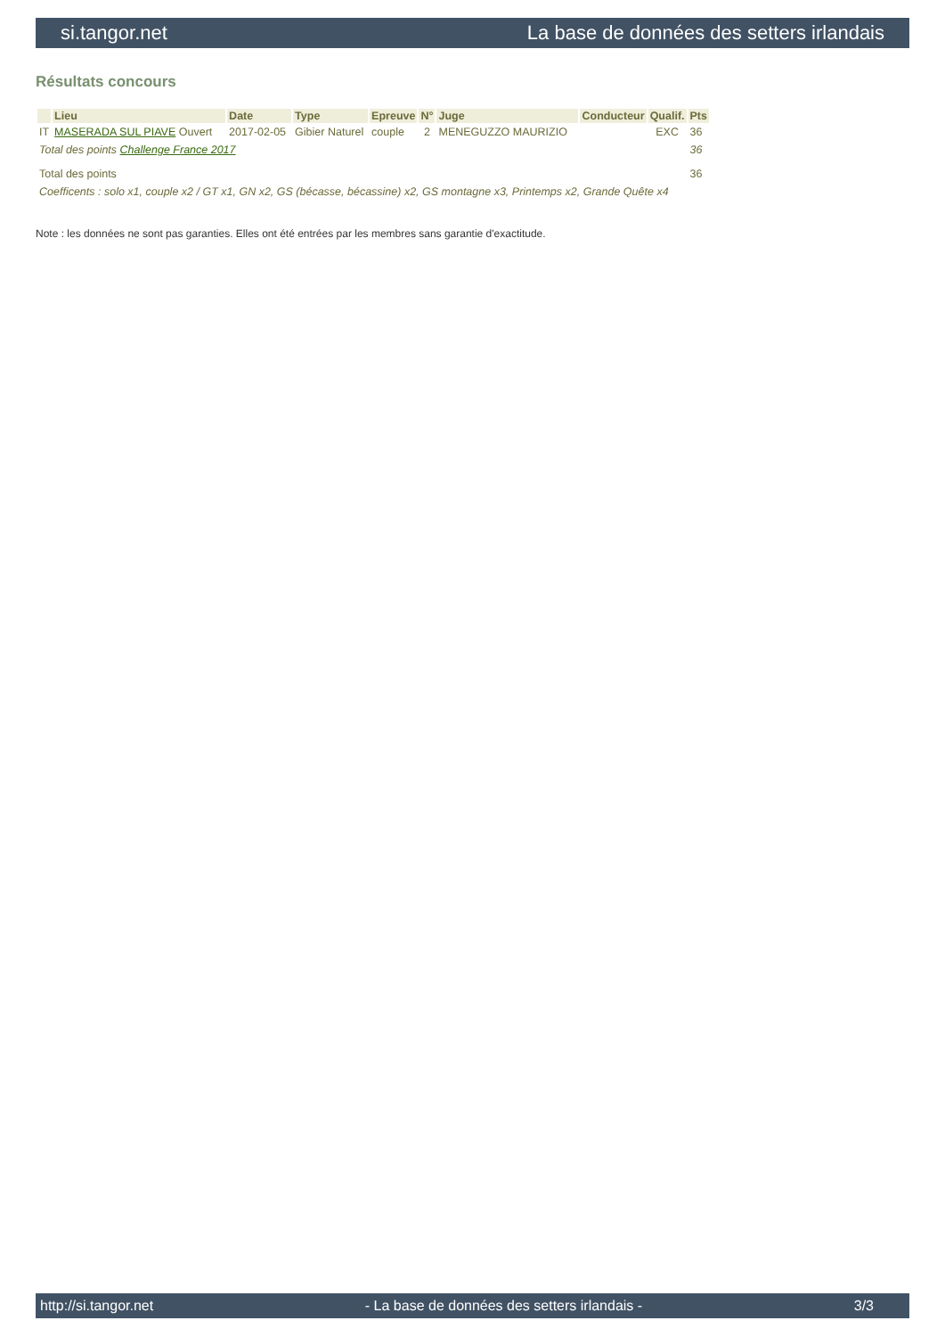si.tangor.net La base de données des setters irlandais
Résultats concours
| | Lieu | Date | Type | Epreuve | N° | Juge | Conducteur | Qualif. | Pts |
| --- | --- | --- | --- | --- | --- | --- | --- | --- | --- |
| IT | MASERADA SUL PIAVE Ouvert | 2017-02-05 | Gibier Naturel | couple | 2 | MENEGUZZO MAURIZIO | | EXC | 36 |
| Total des points Challenge France 2017 | | | | | | | | | 36 |
| Total des points | | | | | | | | | 36 |
| Coefficents : solo x1, couple x2 / GT x1, GN x2, GS (bécasse, bécassine) x2, GS montagne x3, Printemps x2, Grande Quête x4 | | | | | | | | | |
Note : les données ne sont pas garanties. Elles ont été entrées par les membres sans garantie d'exactitude.
http://si.tangor.net - La base de données des setters irlandais - 3/3